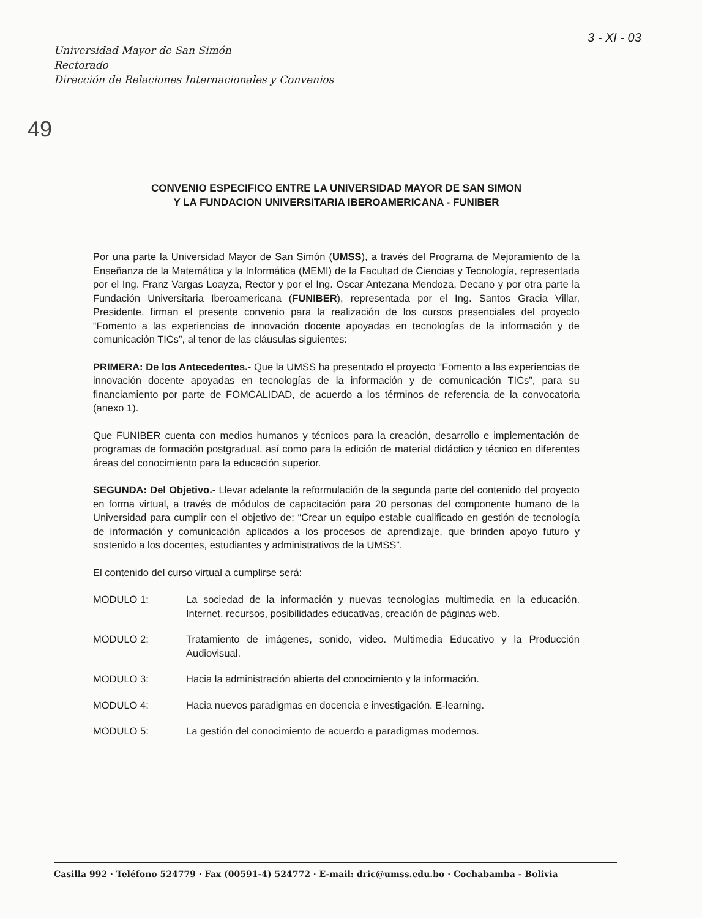Universidad Mayor de San Simón
Rectorado
Dirección de Relaciones Internacionales y Convenios
3 - XI - 03
49
CONVENIO ESPECIFICO ENTRE LA UNIVERSIDAD MAYOR DE SAN SIMON
Y LA FUNDACION UNIVERSITARIA IBEROAMERICANA - FUNIBER
Por una parte la Universidad Mayor de San Simón (UMSS), a través del Programa de Mejoramiento de la Enseñanza de la Matemática y la Informática (MEMI) de la Facultad de Ciencias y Tecnología, representada por el Ing. Franz Vargas Loayza, Rector y por el Ing. Oscar Antezana Mendoza, Decano y por otra parte la Fundación Universitaria Iberoamericana (FUNIBER), representada por el Ing. Santos Gracia Villar, Presidente, firman el presente convenio para la realización de los cursos presenciales del proyecto “Fomento a las experiencias de innovación docente apoyadas en tecnologías de la información y de comunicación TICs”, al tenor de las cláusulas siguientes:
PRIMERA: De los Antecedentes.- Que la UMSS ha presentado el proyecto “Fomento a las experiencias de innovación docente apoyadas en tecnologías de la información y de comunicación TICs”, para su financiamiento por parte de FOMCALIDAD, de acuerdo a los términos de referencia de la convocatoria (anexo 1).
Que FUNIBER cuenta con medios humanos y técnicos para la creación, desarrollo e implementación de programas de formación postgradual, así como para la edición de material didáctico y técnico en diferentes áreas del conocimiento para la educación superior.
SEGUNDA: Del Objetivo.- Llevar adelante la reformulación de la segunda parte del contenido del proyecto en forma virtual, a través de módulos de capacitación para 20 personas del componente humano de la Universidad para cumplir con el objetivo de: “Crear un equipo estable cualificado en gestión de tecnología de información y comunicación aplicados a los procesos de aprendizaje, que brinden apoyo futuro y sostenido a los docentes, estudiantes y administrativos de la UMSS”.
El contenido del curso virtual a cumplirse será:
MODULO 1: La sociedad de la información y nuevas tecnologías multimedia en la educación. Internet, recursos, posibilidades educativas, creación de páginas web.
MODULO 2: Tratamiento de imágenes, sonido, video. Multimedia Educativo y la Producción Audiovisual.
MODULO 3: Hacia la administración abierta del conocimiento y la información.
MODULO 4: Hacia nuevos paradigmas en docencia e investigación. E-learning.
MODULO 5: La gestión del conocimiento de acuerdo a paradigmas modernos.
Casilla 992 · Teléfono 524779 · Fax (00591-4) 524772 · E-mail: dric@umss.edu.bo · Cochabamba - Bolivia